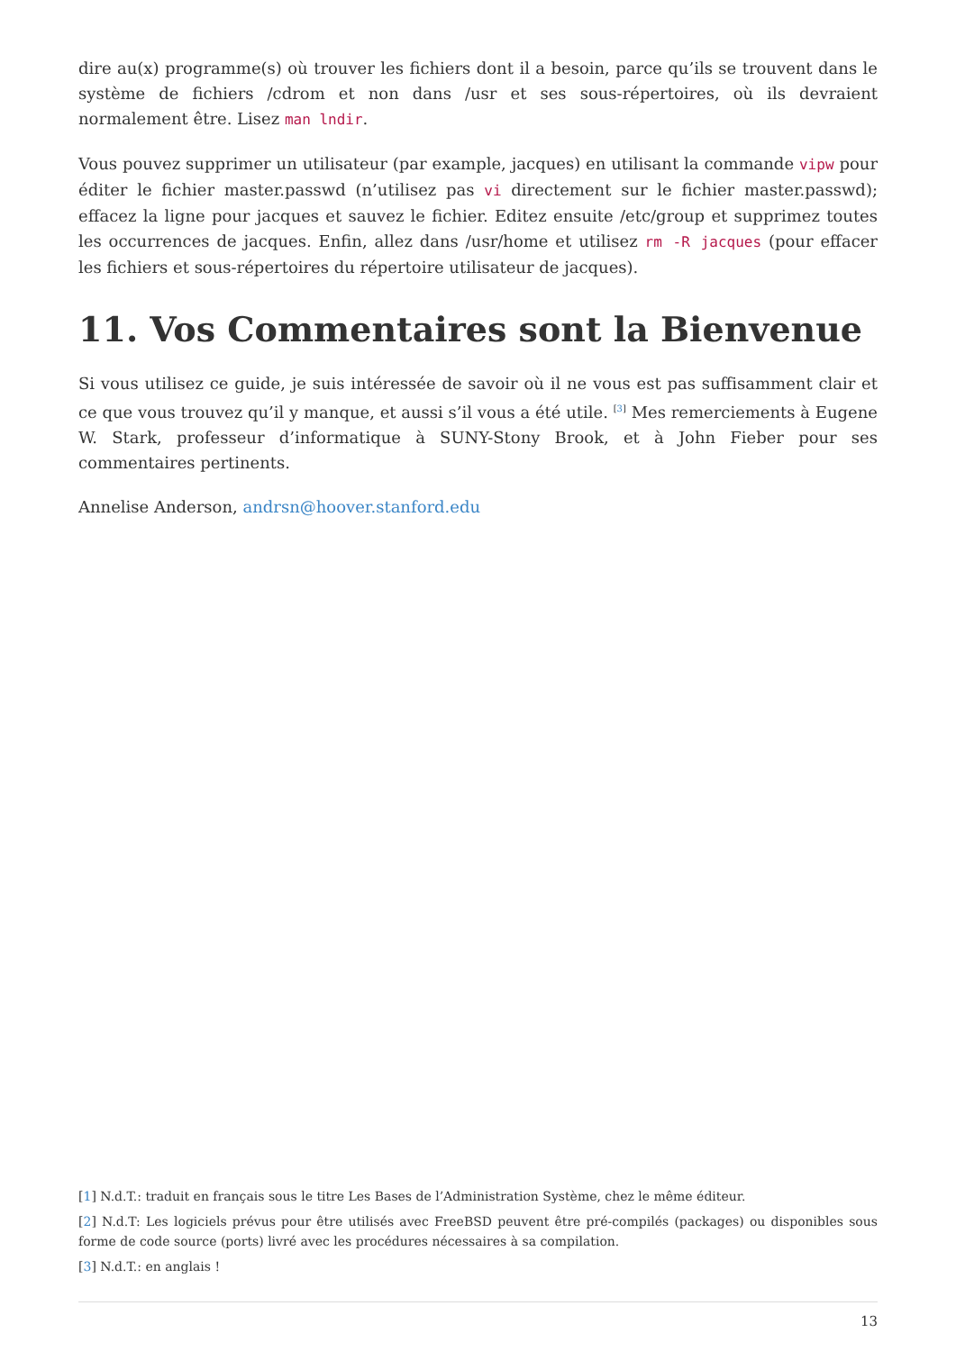dire au(x) programme(s) où trouver les fichiers dont il a besoin, parce qu’ils se trouvent dans le système de fichiers /cdrom et non dans /usr et ses sous-répertoires, où ils devraient normalement être. Lisez man lndir.
Vous pouvez supprimer un utilisateur (par example, jacques) en utilisant la commande vipw pour éditer le fichier master.passwd (n’utilisez pas vi directement sur le fichier master.passwd); effacez la ligne pour jacques et sauvez le fichier. Editez ensuite /etc/group et supprimez toutes les occurrences de jacques. Enfin, allez dans /usr/home et utilisez rm -R jacques (pour effacer les fichiers et sous-répertoires du répertoire utilisateur de jacques).
11. Vos Commentaires sont la Bienvenue
Si vous utilisez ce guide, je suis intéressée de savoir où il ne vous est pas suffisamment clair et ce que vous trouvez qu’il y manque, et aussi s’il vous a été utile. <sup>[3]</sup> Mes remerciements à Eugene W. Stark, professeur d’informatique à SUNY-Stony Brook, et à John Fieber pour ses commentaires pertinents.
Annelise Anderson, andrsn@hoover.stanford.edu
[1] N.d.T.: traduit en français sous le titre Les Bases de l’Administration Système, chez le même éditeur.
[2] N.d.T: Les logiciels prévus pour être utilisés avec FreeBSD peuvent être pré-compilés (packages) ou disponibles sous forme de code source (ports) livré avec les procédures nécessaires à sa compilation.
[3] N.d.T.: en anglais !
13